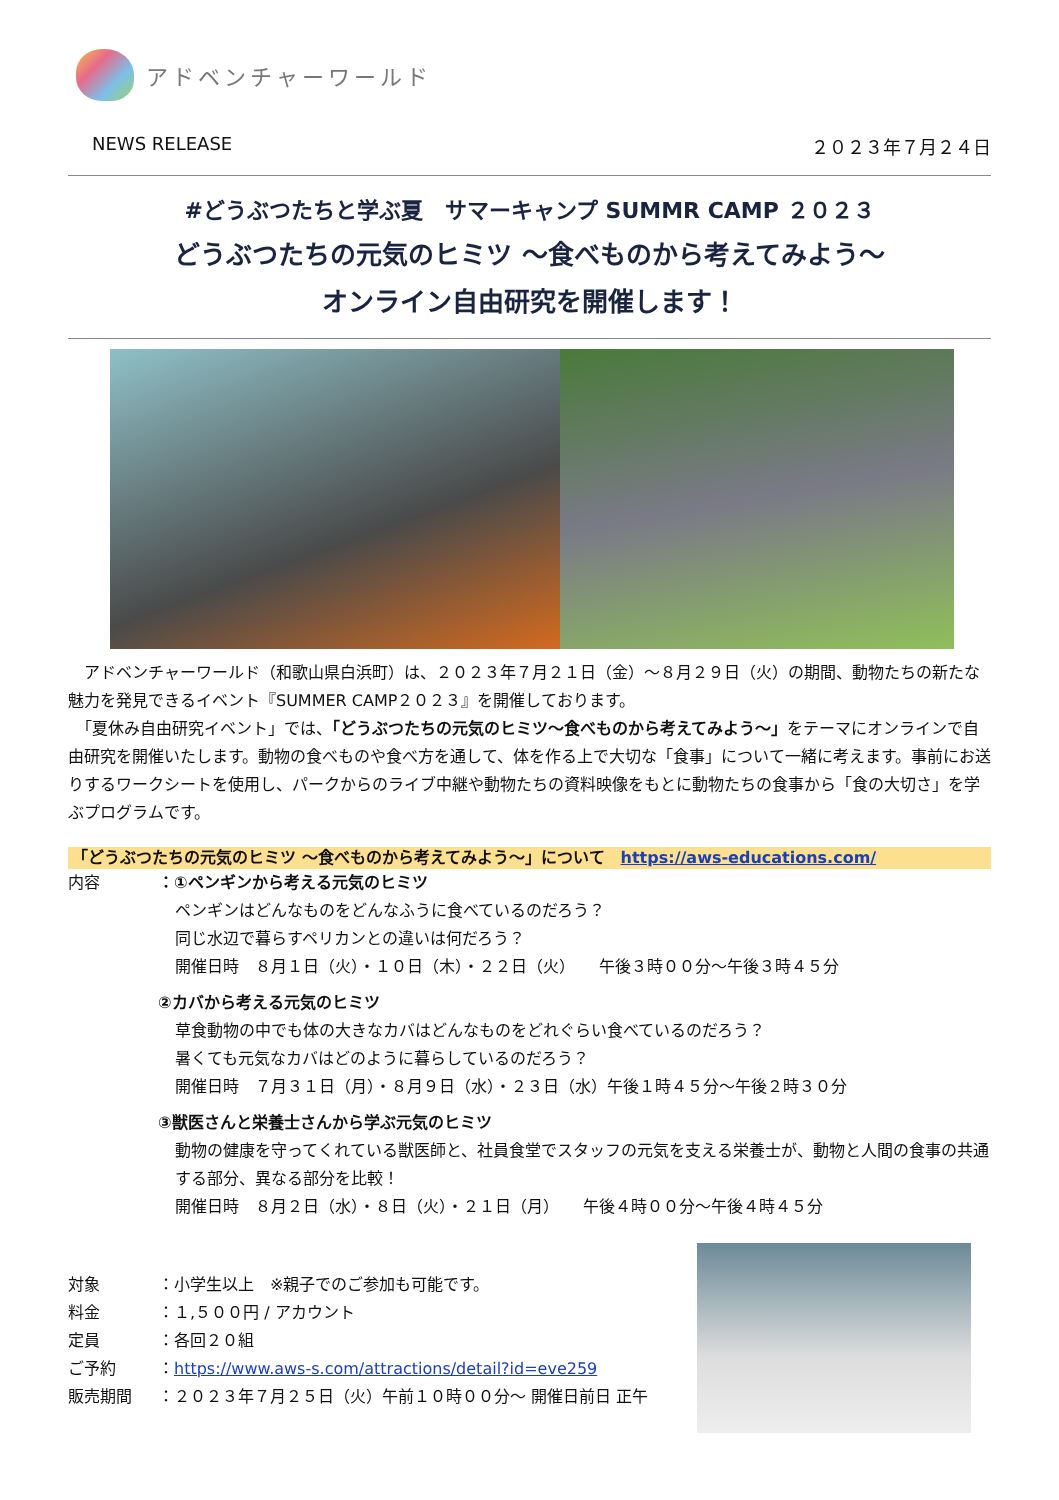アドベンチャーワールド
NEWS RELEASE ２０２３年７月２４日
#どうぶつたちと学ぶ夏　サマーキャンプ SUMMR CAMP ２０２３
どうぶつたちの元気のヒミツ ～食べものから考えてみよう～
オンライン自由研究を開催します！
　アドベンチャーワールド（和歌山県白浜町）は、２０２３年７月２１日（金）～８月２９日（火）の期間、動物たちの新たな魅力を発見できるイベント『SUMMER CAMP２０２３』を開催しております。
　「夏休み自由研究イベント」では、「どうぶつたちの元気のヒミツ～食べものから考えてみよう～」をテーマにオンラインで自由研究を開催いたします。動物の食べものや食べ方を通して、体を作る上で大切な「食事」について一緒に考えます。事前にお送りするワークシートを使用し、パークからのライブ中継や動物たちの資料映像をもとに動物たちの食事から「食の大切さ」を学ぶプログラムです。
「どうぶつたちの元気のヒミツ ～食べものから考えてみよう～」について　https://aws-educations.com/
内容 ：①ペンギンから考える元気のヒミツ
ペンギンはどんなものをどんなふうに食べているのだろう？
同じ水辺で暮らすペリカンとの違いは何だろう？
開催日時　８月１日（火）・１０日（木）・２２日（火）　　午後３時００分～午後３時４５分
②カバから考える元気のヒミツ
草食動物の中でも体の大きなカバはどんなものをどれぐらい食べているのだろう？
暑くても元気なカバはどのように暮らしているのだろう？
開催日時　７月３１日（月）・８月９日（水）・２３日（水）午後１時４５分～午後２時３０分
③獣医さんと栄養士さんから学ぶ元気のヒミツ
動物の健康を守ってくれている獣医師と、社員食堂でスタッフの元気を支える栄養士が、動物と人間の食事の共通する部分、異なる部分を比較！
開催日時　８月２日（水）・８日（火）・２１日（月）　　午後４時００分～午後４時４５分
対象 ：小学生以上　※親子でのご参加も可能です。
料金 ：１,５００円 / アカウント
定員 ：各回２０組
ご予約 ：https://www.aws-s.com/attractions/detail?id=eve259
販売期間 ：２０２３年７月２５日（火）午前１０時００分～ 開催日前日 正午